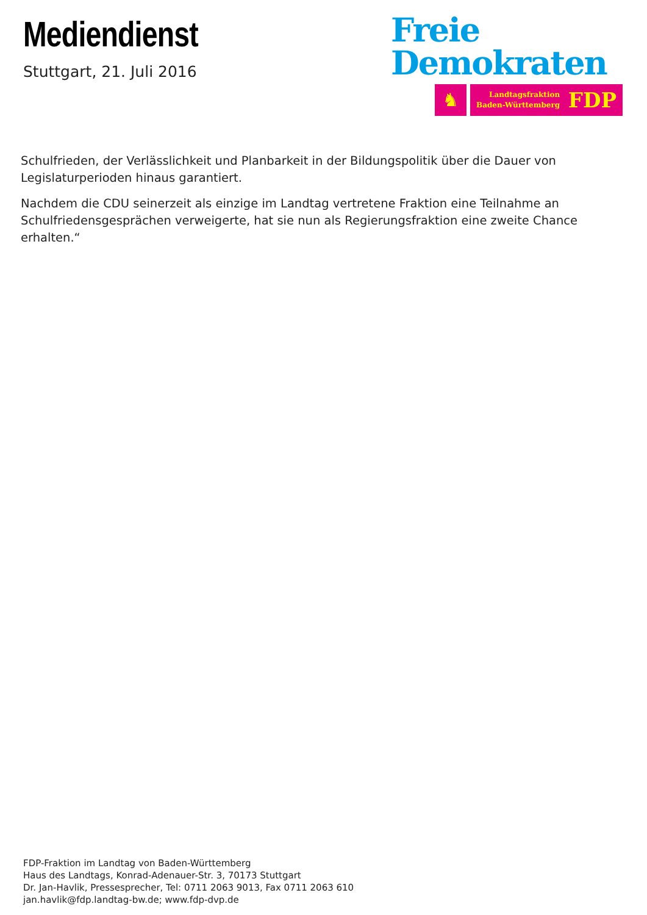Mediendienst
Stuttgart, 21. Juli 2016
Freie
Demokraten
♞
Landtagsfraktion
Baden-Württemberg FDP
Schulfrieden, der Verlässlichkeit und Planbarkeit in der Bildungspolitik über die Dauer von Legislaturperioden hinaus garantiert.
Nachdem die CDU seinerzeit als einzige im Landtag vertretene Fraktion eine Teilnahme an Schulfriedensgesprächen verweigerte, hat sie nun als Regierungsfraktion eine zweite Chance erhalten.“
FDP-Fraktion im Landtag von Baden-Württemberg
Haus des Landtags, Konrad-Adenauer-Str. 3, 70173 Stuttgart
Dr. Jan-Havlik, Pressesprecher, Tel: 0711 2063 9013, Fax 0711 2063 610
jan.havlik@fdp.landtag-bw.de; www.fdp-dvp.de